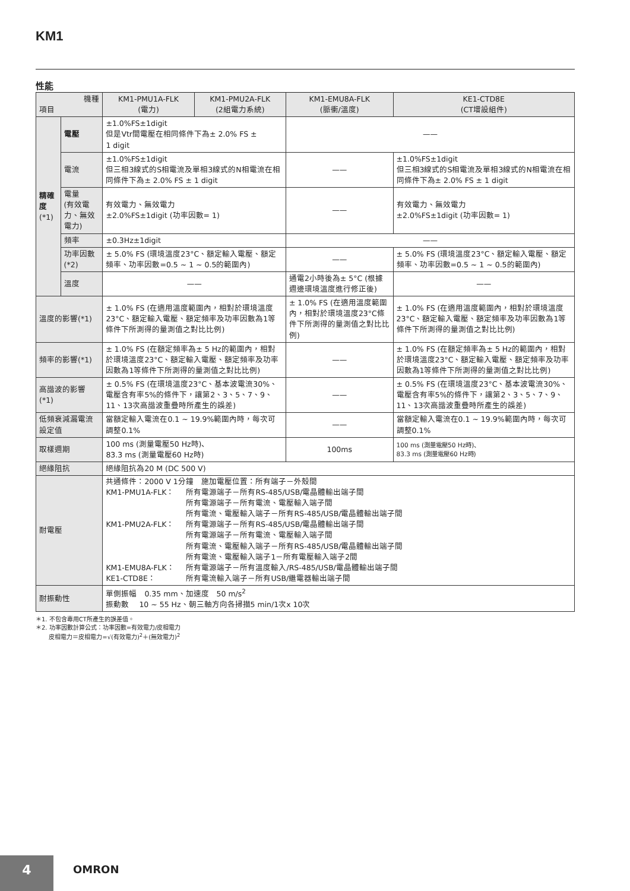KM1
性能
| 機種 項目 | | KM1-PMU1A-FLK (電力) | KM1-PMU2A-FLK (2組電力系統) | KM1-EMU8A-FLK (脈衝/溫度) | KE1-CTD8E (CT增設組件) |
| --- | --- | --- | --- | --- | --- |
| 精確度 (*1) | 電壓 | ±1.0%FS±1digit 但是Vtr間電壓在相同條件下為± 2.0% FS ± 1 digit | | —— | |
| | 電流 | ±1.0%FS±1digit 但三相3線式的S相電流及單相3線式的N相電流在相同條件下為± 2.0% FS ± 1 digit | | —— | ±1.0%FS±1digit 但三相3線式的S相電流及單相3線式的N相電流在相同條件下為± 2.0% FS ± 1 digit |
| | 電量 (有效電力、無效電力) | 有效電力、無效電力 ±2.0%FS±1digit (功率因數= 1) | | —— | 有效電力、無效電力 ±2.0%FS±1digit (功率因數= 1) |
| | 頻率 | ±0.3Hz±1digit | | —— | |
| | 功率因數(*2) | ± 5.0% FS (環境溫度23°C、額定輸入電壓、額定頻率、功率因數=0.5 ~ 1 ~ 0.5的範圍內) | | —— | ± 5.0% FS (環境溫度23°C、額定輸入電壓、額定頻率、功率因數=0.5 ~ 1 ~ 0.5的範圍內) |
| | 溫度 | —— | | 通電2小時後為± 5°C (根據週邊環境溫度進行修正後) | —— |
| 溫度的影響(*1) | | ± 1.0% FS (在適用溫度範圍內，相對於環境溫度23°C、額定輸入電壓、額定頻率及功率因數為1等條件下所測得的量測值之對比比例) | | ± 1.0% FS (在適用溫度範圍內，相對於環境溫度23°C條件下所測得的量測值之對比比例) | ± 1.0% FS (在適用溫度範圍內，相對於環境溫度23°C、額定輸入電壓、額定頻率及功率因數為1等條件下所測得的量測值之對比比例) |
| 頻率的影響(*1) | | ± 1.0% FS (在額定頻率為± 5 Hz的範圍內，相對於環境溫度23°C、額定輸入電壓、額定頻率及功率因數為1等條件下所測得的量測值之對比比例) | | —— | ± 1.0% FS (在額定頻率為± 5 Hz的範圍內，相對於環境溫度23°C、額定輸入電壓、額定頻率及功率因數為1等條件下所測得的量測值之對比比例) |
| 高諧波的影響(*1) | | ± 0.5% FS (在環境溫度23°C、基本波電流30%、電壓含有率5%的條件下，讓第2、3、5、7、9、11、13次高諧波重疊時所產生的誤差) | | —— | ± 0.5% FS (在環境溫度23°C、基本波電流30%、電壓含有率5%的條件下，讓第2、3、5、7、9、11、13次高諧波重疊時所產生的誤差) |
| 低頻衰減漏電流設定值 | | 當額定輸入電流在0.1 ~ 19.9%範圍內時，每次可調整0.1% | | —— | 當額定輸入電流在0.1 ~ 19.9%範圍內時，每次可調整0.1% |
| 取樣週期 | | 100 ms (測量電壓50 Hz時)、 83.3 ms (測量電壓60 Hz時) | | 100ms | 100 ms (測量電壓50 Hz時)、 83.3 ms (測量電壓60 Hz時) |
| 絕緣阻抗 | | 絕緣阻抗為20 M (DC 500 V) | | | |
| 耐電壓 | | 共通條件：2000 V 1分鐘 施加電壓位置：所有端子－外殼間 / KM1-PMU1A-FLK： / 所有電源端子－所有RS-485/USB/電晶體輸出端子間 所有電源端子－所有電流、電壓輸入端子間 所有電流、電壓輸入端子－所有RS-485/USB/電晶體輸出端子間 / / KM1-PMU2A-FLK： / 所有電源端子－所有RS-485/USB/電晶體輸出端子間 所有電源端子－所有電流、電壓輸入端子間 所有電流、電壓輸入端子－所有RS-485/USB/電晶體輸出端子間 所有電流、電壓輸入端子1－所有電壓輸入端子2間 / / KM1-EMU8A-FLK： / 所有電源端子－所有溫度輸入/RS-485/USB/電晶體輸出端子間 / / KE1-CTD8E： / 所有電流輸入端子－所有USB/繼電器輸出端子間 / | | | |
| 耐振動性 | | 單側振幅 0.35 mm、加速度 50 m/s<sup>2</sup> 振動數 10 ~ 55 Hz、朝三軸方向各掃描5 min/1次x 10次 | | | |
＊1. 不包含專用CT所產生的誤差值。
＊2. 功率因數計算公式：功率因數=有效電力/皮相電力
皮相電力＝皮相電力=√(有效電力)<sup>2</sup>＋(無效電力)<sup>2</sup>
4 OMRON